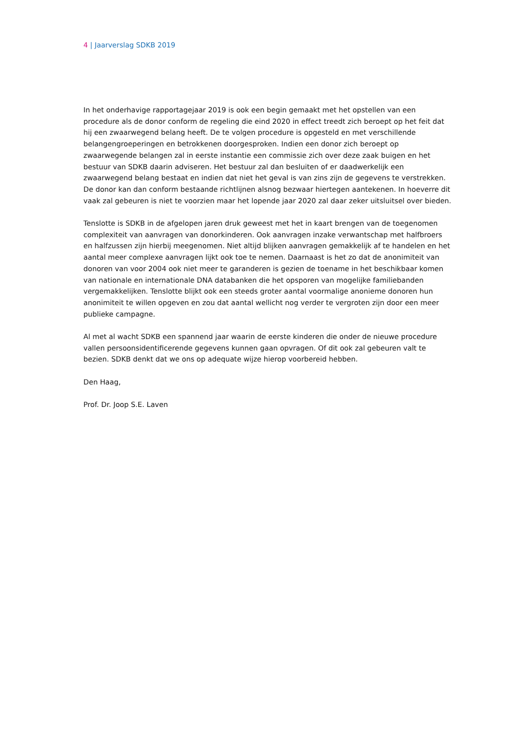4 | Jaarverslag SDKB 2019
In het onderhavige rapportagejaar 2019 is ook een begin gemaakt met het opstellen van een procedure als de donor conform de regeling die eind 2020 in effect treedt zich beroept op het feit dat hij een zwaarwegend belang heeft. De te volgen procedure is opgesteld en met verschillende belangengroeperingen en betrokkenen doorgesproken. Indien een donor zich beroept op zwaarwegende belangen zal in eerste instantie een commissie zich over deze zaak buigen en het bestuur van SDKB daarin adviseren. Het bestuur zal dan besluiten of er daadwerkelijk een zwaarwegend belang bestaat en indien dat niet het geval is van zins zijn de gegevens te verstrekken. De donor kan dan conform bestaande richtlijnen alsnog bezwaar hiertegen aantekenen. In hoeverre dit vaak zal gebeuren is niet te voorzien maar het lopende jaar 2020 zal daar zeker uitsluitsel over bieden.
Tenslotte is SDKB in de afgelopen jaren druk geweest met het in kaart brengen van de toegenomen complexiteit van aanvragen van donorkinderen. Ook aanvragen inzake verwantschap met halfbroers en halfzussen zijn hierbij meegenomen. Niet altijd blijken aanvragen gemakkelijk af te handelen en het aantal meer complexe aanvragen lijkt ook toe te nemen. Daarnaast is het zo dat de anonimiteit van donoren van voor 2004 ook niet meer te garanderen is gezien de toename in het beschikbaar komen van nationale en internationale DNA databanken die het opsporen van mogelijke familiebanden vergemakkelijken. Tenslotte blijkt ook een steeds groter aantal voormalige anonieme donoren hun anonimiteit te willen opgeven en zou dat aantal wellicht nog verder te vergroten zijn door een meer publieke campagne.
Al met al wacht SDKB een spannend jaar waarin de eerste kinderen die onder de nieuwe procedure vallen persoonsidentificerende gegevens kunnen gaan opvragen. Of dit ook zal gebeuren valt te bezien. SDKB denkt dat we ons op adequate wijze hierop voorbereid hebben.
Den Haag,
Prof. Dr. Joop S.E. Laven